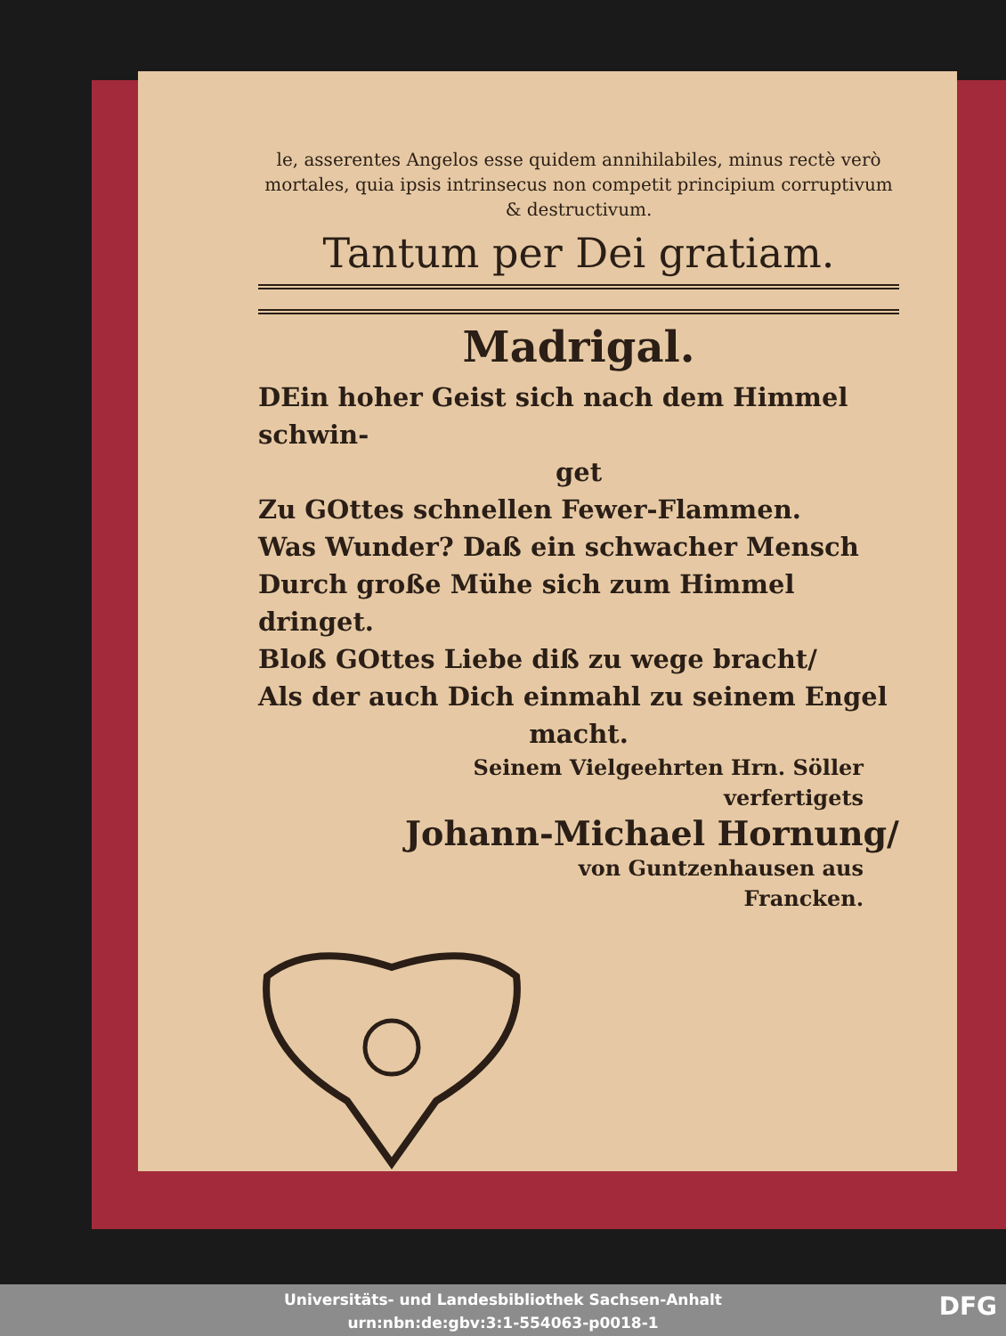le, asserentes Angelos esse quidem annihilabiles, minus rectè verò mortales, quia ipsis intrinsecus non competit principium corruptivum & destructivum.
Tantum per Dei gratiam.
Madrigal.
DEin hoher Geist sich nach dem Himmel schwin-
get
Zu GOttes schnellen Fewer-Flammen.
Was Wunder? Daß ein schwacher Mensch
Durch große Mühe sich zum Himmel dringet.
Bloß GOttes Liebe diß zu wege bracht/
Als der auch Dich einmahl zu seinem Engel
macht.
Seinem Vielgeehrten Hrn. Söller
verfertigets
Johann-Michael Hornung/
von Guntzenhausen aus
Francken.
Universitäts- und Landesbibliothek Sachsen-Anhalt
urn:nbn:de:gbv:3:1-554063-p0018-1
DFG